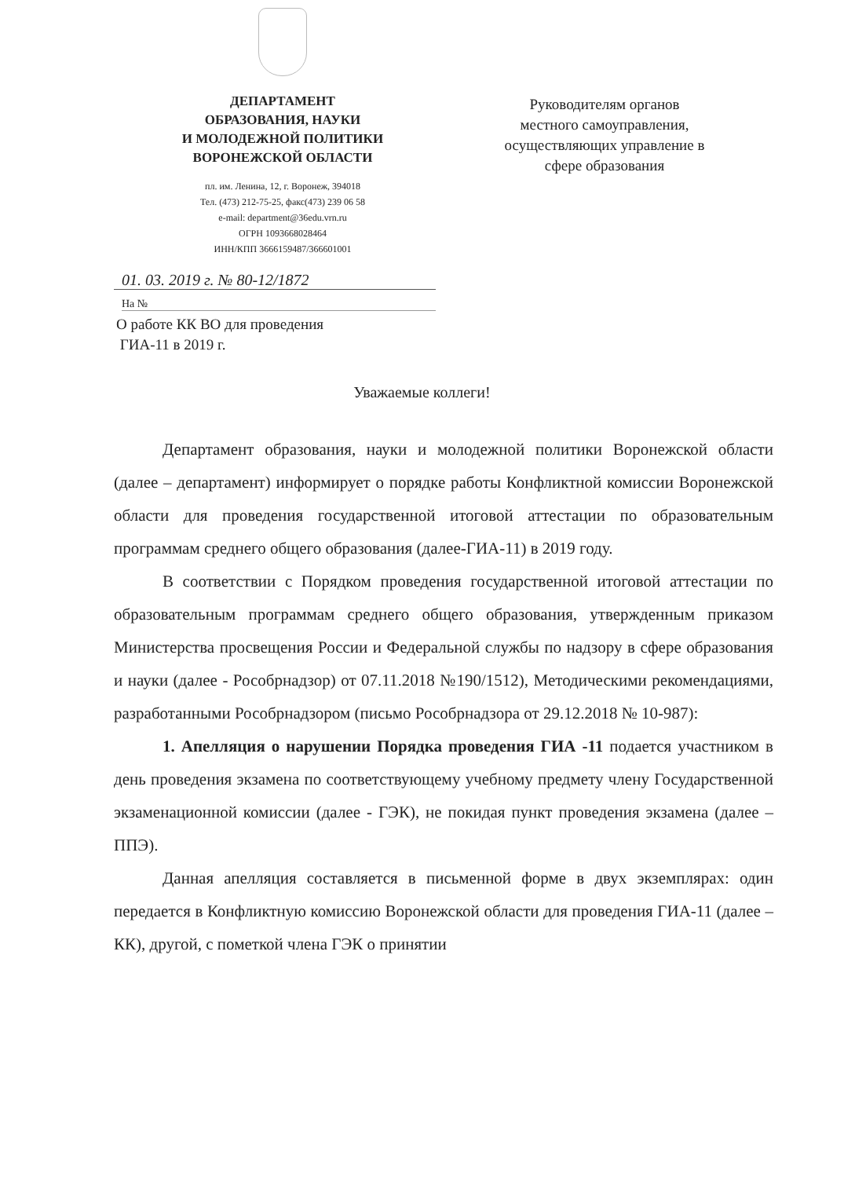ДЕПАРТАМЕНТ
ОБРАЗОВАНИЯ, НАУКИ
И МОЛОДЕЖНОЙ ПОЛИТИКИ
ВОРОНЕЖСКОЙ ОБЛАСТИ
пл. им. Ленина, 12, г. Воронеж, 394018
Тел. (473) 212-75-25, факс(473) 239 06 58
e-mail: department@36edu.vrn.ru
ОГРН 1093668028464
ИНН/КПП 3666159487/366601001
Руководителям органов
местного самоуправления,
осуществляющих управление в
сфере образования
01. 03. 2019 г. № 80-12/1872
На №
О работе КК ВО для проведения
ГИА-11 в 2019 г.
Уважаемые коллеги!
Департамент образования, науки и молодежной политики Воронежской области (далее – департамент) информирует о порядке работы Конфликтной комиссии Воронежской области для проведения государственной итоговой аттестации по образовательным программам среднего общего образования (далее-ГИА-11) в 2019 году.
В соответствии с Порядком проведения государственной итоговой аттестации по образовательным программам среднего общего образования, утвержденным приказом Министерства просвещения России и Федеральной службы по надзору в сфере образования и науки (далее - Рособрнадзор) от 07.11.2018 №190/1512), Методическими рекомендациями, разработанными Рособрнадзором (письмо Рособрнадзора от 29.12.2018 № 10-987):
1. Апелляция о нарушении Порядка проведения ГИА -11 подается участником в день проведения экзамена по соответствующему учебному предмету члену Государственной экзаменационной комиссии (далее - ГЭК), не покидая пункт проведения экзамена (далее – ППЭ).
Данная апелляция составляется в письменной форме в двух экземплярах: один передается в Конфликтную комиссию Воронежской области для проведения ГИА-11 (далее – КК), другой, с пометкой члена ГЭК о принятии